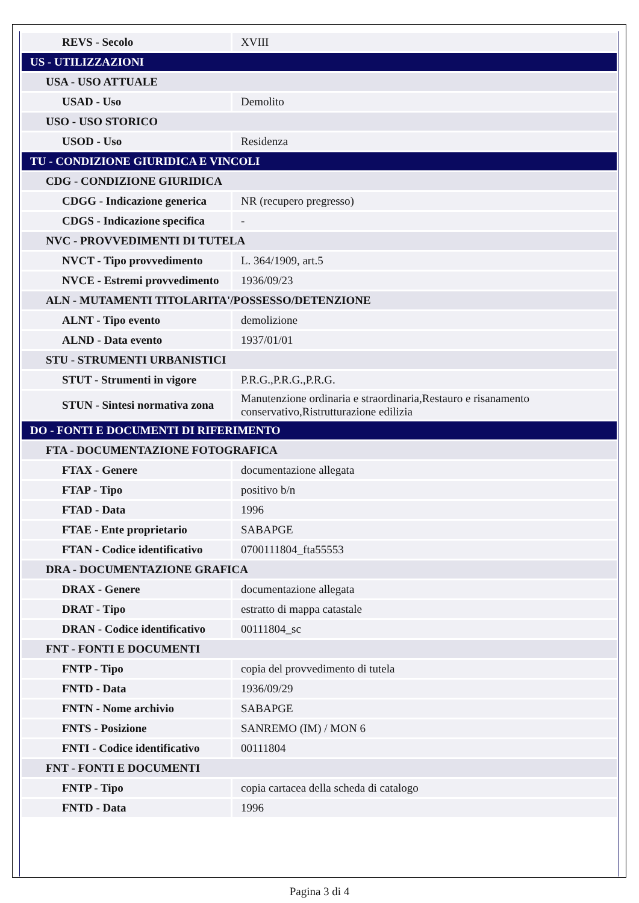| REVS - Secolo | XVIII |
| US - UTILIZZAZIONI | |
| USA - USO ATTUALE | |
| USAD - Uso | Demolito |
| USO - USO STORICO | |
| USOD - Uso | Residenza |
| TU - CONDIZIONE GIURIDICA E VINCOLI | |
| CDG - CONDIZIONE GIURIDICA | |
| CDGG - Indicazione generica | NR (recupero pregresso) |
| CDGS - Indicazione specifica | - |
| NVC - PROVVEDIMENTI DI TUTELA | |
| NVCT - Tipo provvedimento | L. 364/1909, art.5 |
| NVCE - Estremi provvedimento | 1936/09/23 |
| ALN - MUTAMENTI TITOLARITA'/POSSESSO/DETENZIONE | |
| ALNT - Tipo evento | demolizione |
| ALND - Data evento | 1937/01/01 |
| STU - STRUMENTI URBANISTICI | |
| STUT - Strumenti in vigore | P.R.G.,P.R.G.,P.R.G. |
| STUN - Sintesi normativa zona | Manutenzione ordinaria e straordinaria,Restauro e risanamento conservativo,Ristrutturazione edilizia |
| DO - FONTI E DOCUMENTI DI RIFERIMENTO | |
| FTA - DOCUMENTAZIONE FOTOGRAFICA | |
| FTAX - Genere | documentazione allegata |
| FTAP - Tipo | positivo b/n |
| FTAD - Data | 1996 |
| FTAE - Ente proprietario | SABAPGE |
| FTAN - Codice identificativo | 0700111804_fta55553 |
| DRA - DOCUMENTAZIONE GRAFICA | |
| DRAX - Genere | documentazione allegata |
| DRAT - Tipo | estratto di mappa catastale |
| DRAN - Codice identificativo | 00111804_sc |
| FNT - FONTI E DOCUMENTI | |
| FNTP - Tipo | copia del provvedimento di tutela |
| FNTD - Data | 1936/09/29 |
| FNTN - Nome archivio | SABAPGE |
| FNTS - Posizione | SANREMO (IM) / MON 6 |
| FNTI - Codice identificativo | 00111804 |
| FNT - FONTI E DOCUMENTI | |
| FNTP - Tipo | copia cartacea della scheda di catalogo |
| FNTD - Data | 1996 |
Pagina 3 di 4